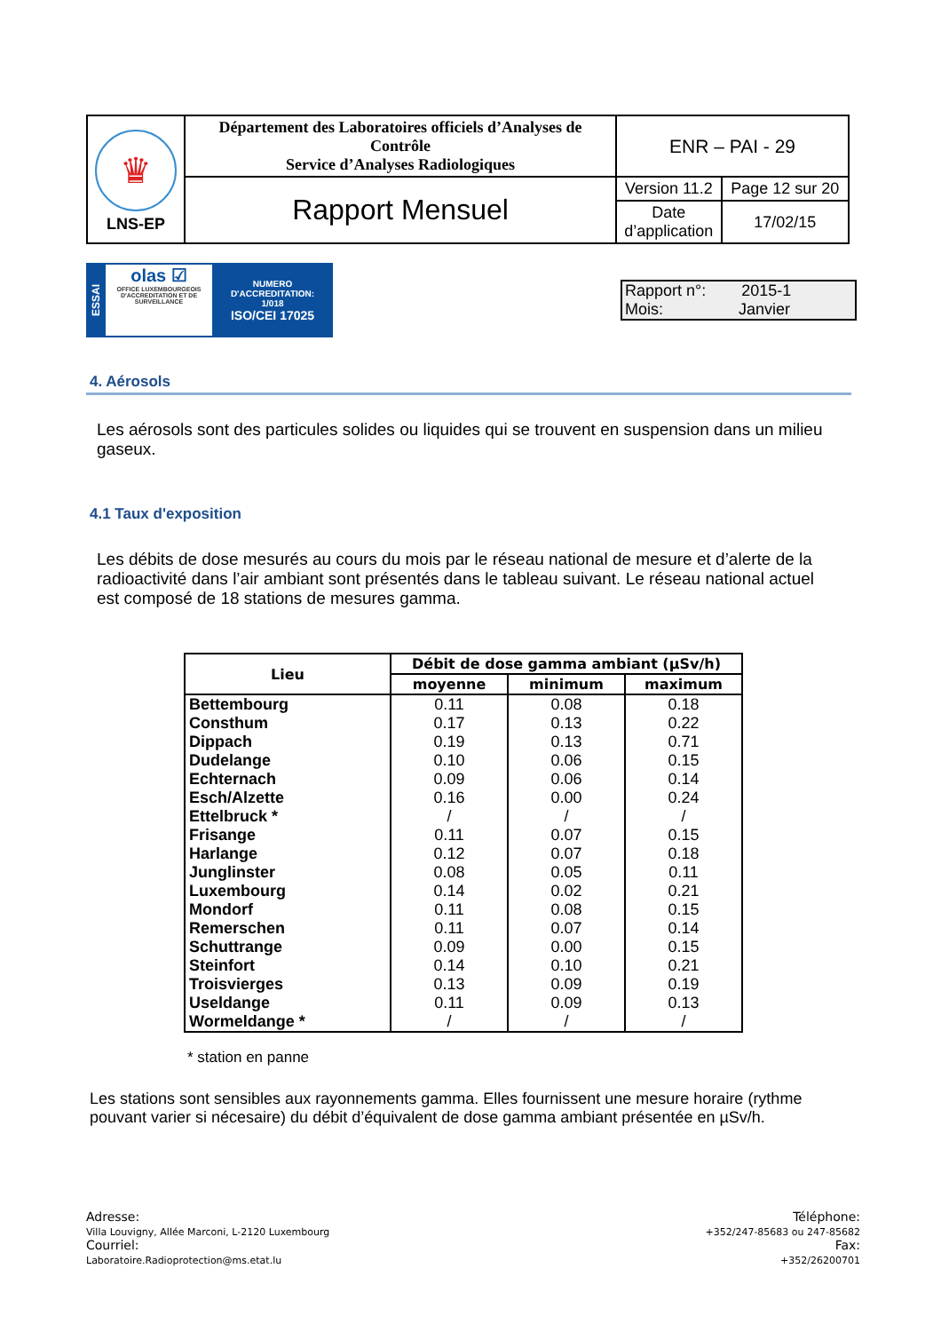| ♛ LNS-EP | Département des Laboratoires officiels d’Analyses de Contrôle Service d’Analyses Radiologiques | ENR – PAI - 29 | |
| | Rapport Mensuel | Version 11.2 | Page 12 sur 20 |
| | | Date d’application | 17/02/15 |
ESSAI
olas ☑
OFFICE LUXEMBOURGEOIS D'ACCREDITATION ET DE SURVEILLANCE
NUMERO
D'ACCREDITATION:
1/018
ISO/CEI 17025
Rapport n°: 2015-1
Mois: Janvier
4. Aérosols
Les aérosols sont des particules solides ou liquides qui se trouvent en suspension dans un milieu gaseux.
4.1 Taux d'exposition
Les débits de dose mesurés au cours du mois par le réseau national de mesure et d’alerte de la radioactivité dans l’air ambiant sont présentés dans le tableau suivant. Le réseau national actuel est composé de 18 stations de mesures gamma.
| Lieu | Débit de dose gamma ambiant (µSv/h) | | |
| --- | --- | --- | --- |
| | moyenne | minimum | maximum |
| Bettembourg | 0.11 | 0.08 | 0.18 |
| Consthum | 0.17 | 0.13 | 0.22 |
| Dippach | 0.19 | 0.13 | 0.71 |
| Dudelange | 0.10 | 0.06 | 0.15 |
| Echternach | 0.09 | 0.06 | 0.14 |
| Esch/Alzette | 0.16 | 0.00 | 0.24 |
| Ettelbruck * | / | / | / |
| Frisange | 0.11 | 0.07 | 0.15 |
| Harlange | 0.12 | 0.07 | 0.18 |
| Junglinster | 0.08 | 0.05 | 0.11 |
| Luxembourg | 0.14 | 0.02 | 0.21 |
| Mondorf | 0.11 | 0.08 | 0.15 |
| Remerschen | 0.11 | 0.07 | 0.14 |
| Schuttrange | 0.09 | 0.00 | 0.15 |
| Steinfort | 0.14 | 0.10 | 0.21 |
| Troisvierges | 0.13 | 0.09 | 0.19 |
| Useldange | 0.11 | 0.09 | 0.13 |
| Wormeldange * | / | / | / |
* station en panne
Les stations sont sensibles aux rayonnements gamma. Elles fournissent une mesure horaire (rythme pouvant varier si nécesaire) du débit d’équivalent de dose gamma ambiant présentée en µSv/h.
Adresse:
Villa Louvigny, Allée Marconi, L-2120 Luxembourg
Courriel:
Laboratoire.Radioprotection@ms.etat.lu
Téléphone:
+352/247-85683 ou 247-85682
Fax:
+352/26200701